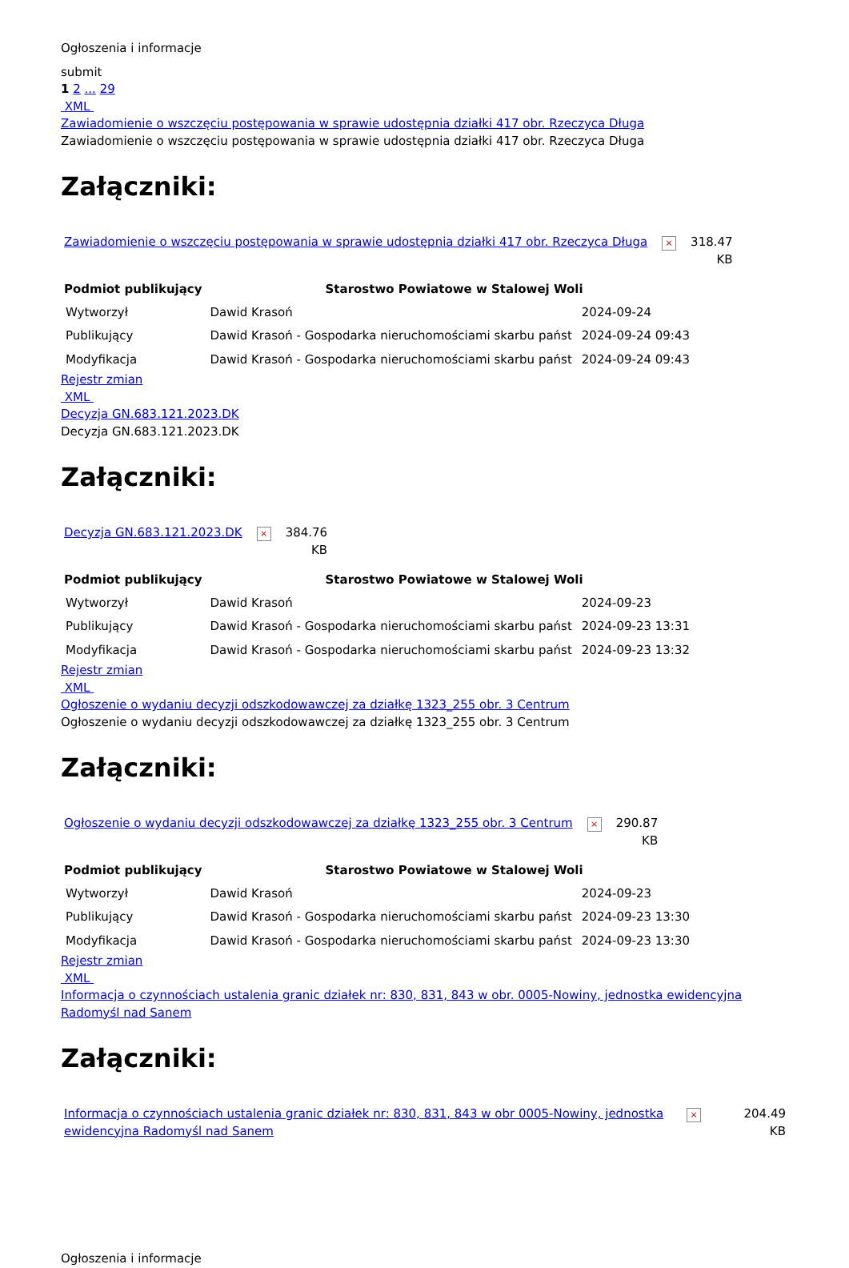Ogłoszenia i informacje
submit
1 2 ... 29
XML
Zawiadomienie o wszczęciu postępowania w sprawie udostępnia działki 417 obr. Rzeczyca Długa
Zawiadomienie o wszczęciu postępowania w sprawie udostępnia działki 417 obr. Rzeczyca Długa
Załączniki:
| Zawiadomienie o wszczęciu postępowania w sprawie udostępnia działki 417 obr. Rzeczyca Długa | × | 318.47 KB |
| Podmiot publikujący | Starostwo Powiatowe w Stalowej Woli | | |
| Wytworzył | Dawid Krasoń | 2024-09-24 | |
| Publikujący | Dawid Krasoń - Gospodarka nieruchomościami skarbu państ | 2024-09-24 09:43 | |
| Modyfikacja | Dawid Krasoń - Gospodarka nieruchomościami skarbu państ | 2024-09-24 09:43 | |
Rejestr zmian
XML
Decyzja GN.683.121.2023.DK
Decyzja GN.683.121.2023.DK
Załączniki:
| Decyzja GN.683.121.2023.DK | × | 384.76 KB |
| Podmiot publikujący | Starostwo Powiatowe w Stalowej Woli | |
| --- | --- | --- |
| Wytworzył | Dawid Krasoń | 2024-09-23 |
| Publikujący | Dawid Krasoń - Gospodarka nieruchomościami skarbu państ | 2024-09-23 13:31 |
| Modyfikacja | Dawid Krasoń - Gospodarka nieruchomościami skarbu państ | 2024-09-23 13:32 |
Rejestr zmian
XML
Ogłoszenie o wydaniu decyzji odszkodowawczej za działkę 1323_255 obr. 3 Centrum
Ogłoszenie o wydaniu decyzji odszkodowawczej za działkę 1323_255 obr. 3 Centrum
Załączniki:
| Ogłoszenie o wydaniu decyzji odszkodowawczej za działkę 1323_255 obr. 3 Centrum | × | 290.87 KB |
| Podmiot publikujący | Starostwo Powiatowe w Stalowej Woli | |
| --- | --- | --- |
| Wytworzył | Dawid Krasoń | 2024-09-23 |
| Publikujący | Dawid Krasoń - Gospodarka nieruchomościami skarbu państ | 2024-09-23 13:30 |
| Modyfikacja | Dawid Krasoń - Gospodarka nieruchomościami skarbu państ | 2024-09-23 13:30 |
Rejestr zmian
XML
Informacja o czynnościach ustalenia granic działek nr: 830, 831, 843 w obr. 0005-Nowiny, jednostka ewidencyjna Radomyśl nad Sanem
Załączniki:
| Informacja o czynnościach ustalenia granic działek nr: 830, 831, 843 w obr 0005-Nowiny, jednostka ewidencyjna Radomyśl nad Sanem | × | 204.49 KB |
Ogłoszenia i informacje